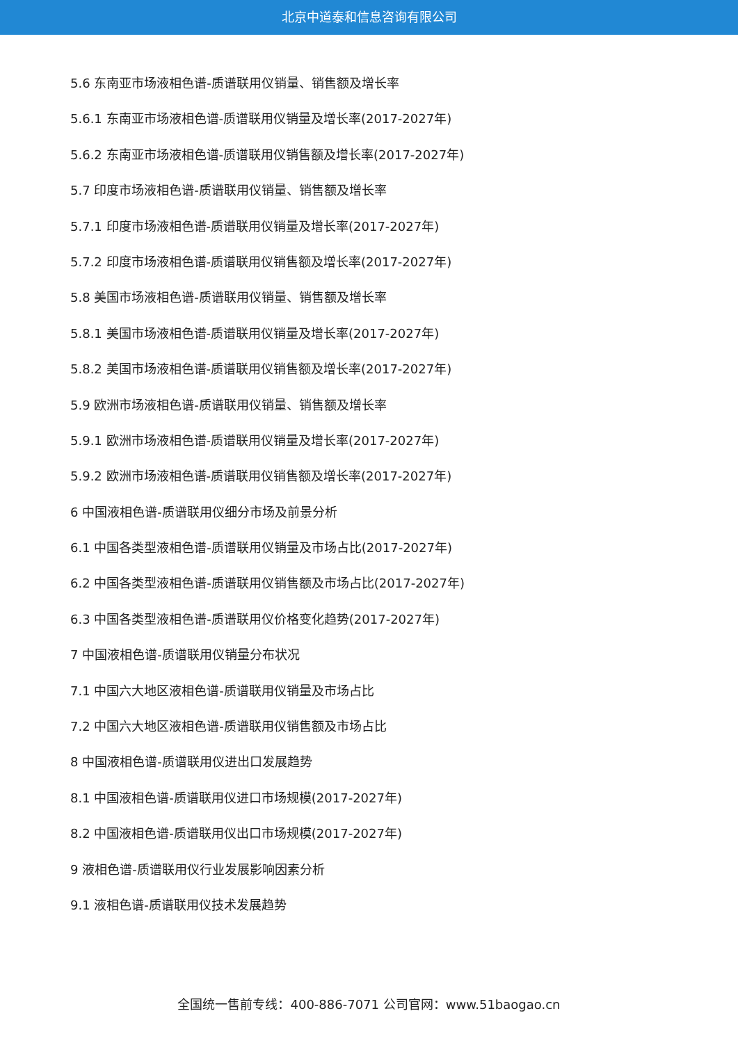北京中道泰和信息咨询有限公司
5.6 东南亚市场液相色谱-质谱联用仪销量、销售额及增长率
5.6.1 东南亚市场液相色谱-质谱联用仪销量及增长率(2017-2027年)
5.6.2 东南亚市场液相色谱-质谱联用仪销售额及增长率(2017-2027年)
5.7 印度市场液相色谱-质谱联用仪销量、销售额及增长率
5.7.1 印度市场液相色谱-质谱联用仪销量及增长率(2017-2027年)
5.7.2 印度市场液相色谱-质谱联用仪销售额及增长率(2017-2027年)
5.8 美国市场液相色谱-质谱联用仪销量、销售额及增长率
5.8.1 美国市场液相色谱-质谱联用仪销量及增长率(2017-2027年)
5.8.2 美国市场液相色谱-质谱联用仪销售额及增长率(2017-2027年)
5.9 欧洲市场液相色谱-质谱联用仪销量、销售额及增长率
5.9.1 欧洲市场液相色谱-质谱联用仪销量及增长率(2017-2027年)
5.9.2 欧洲市场液相色谱-质谱联用仪销售额及增长率(2017-2027年)
6 中国液相色谱-质谱联用仪细分市场及前景分析
6.1 中国各类型液相色谱-质谱联用仪销量及市场占比(2017-2027年)
6.2 中国各类型液相色谱-质谱联用仪销售额及市场占比(2017-2027年)
6.3 中国各类型液相色谱-质谱联用仪价格变化趋势(2017-2027年)
7 中国液相色谱-质谱联用仪销量分布状况
7.1 中国六大地区液相色谱-质谱联用仪销量及市场占比
7.2 中国六大地区液相色谱-质谱联用仪销售额及市场占比
8 中国液相色谱-质谱联用仪进出口发展趋势
8.1 中国液相色谱-质谱联用仪进口市场规模(2017-2027年)
8.2 中国液相色谱-质谱联用仪出口市场规模(2017-2027年)
9 液相色谱-质谱联用仪行业发展影响因素分析
9.1 液相色谱-质谱联用仪技术发展趋势
全国统一售前专线：400-886-7071 公司官网：www.51baogao.cn